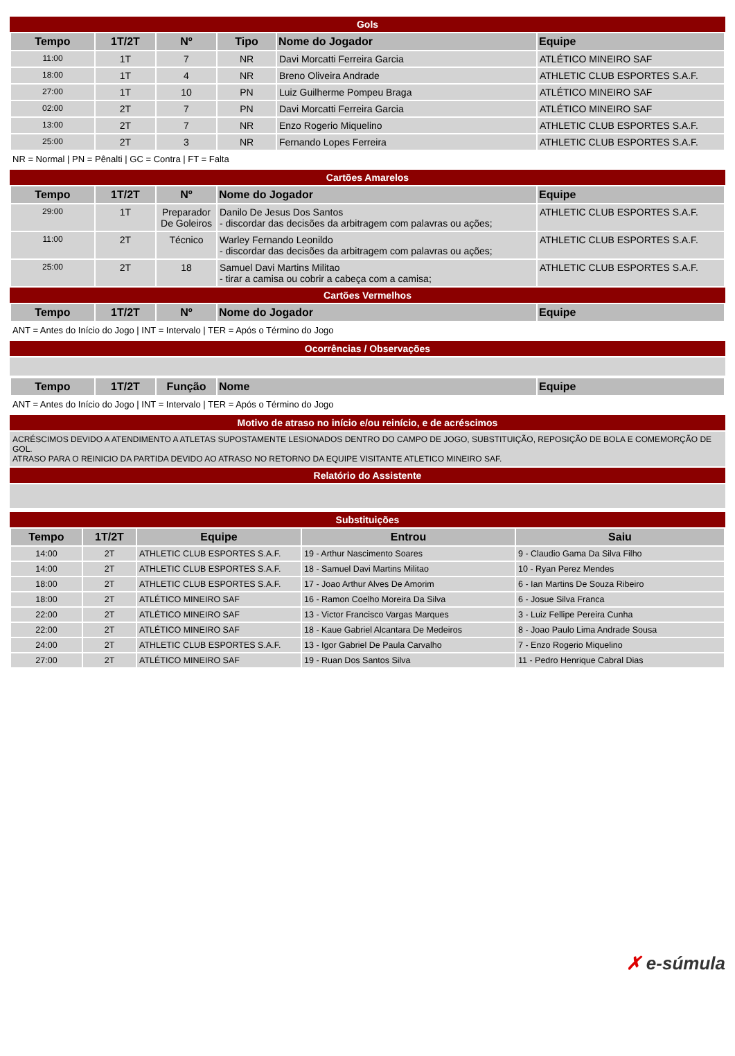Gols
| Tempo | 1T/2T | Nº | Tipo | Nome do Jogador | Equipe |
| --- | --- | --- | --- | --- | --- |
| 11:00 | 1T | 7 | NR | Davi Morcatti Ferreira Garcia | ATLÉTICO MINEIRO SAF |
| 18:00 | 1T | 4 | NR | Breno Oliveira Andrade | ATHLETIC CLUB ESPORTES S.A.F. |
| 27:00 | 1T | 10 | PN | Luiz Guilherme Pompeu Braga | ATLÉTICO MINEIRO SAF |
| 02:00 | 2T | 7 | PN | Davi Morcatti Ferreira Garcia | ATLÉTICO MINEIRO SAF |
| 13:00 | 2T | 7 | NR | Enzo Rogerio Miquelino | ATHLETIC CLUB ESPORTES S.A.F. |
| 25:00 | 2T | 3 | NR | Fernando Lopes Ferreira | ATHLETIC CLUB ESPORTES S.A.F. |
NR = Normal | PN = Pênalti | GC = Contra | FT = Falta
Cartões Amarelos
| Tempo | 1T/2T | Nº | Nome do Jogador | Equipe |
| --- | --- | --- | --- | --- |
| 29:00 | 1T | Preparador De Goleiros | Danilo De Jesus Dos Santos - discordar das decisões da arbitragem com palavras ou ações; | ATHLETIC CLUB ESPORTES S.A.F. |
| 11:00 | 2T | Técnico | Warley Fernando Leonildo - discordar das decisões da arbitragem com palavras ou ações; | ATHLETIC CLUB ESPORTES S.A.F. |
| 25:00 | 2T | 18 | Samuel Davi Martins Militao - tirar a camisa ou cobrir a cabeça com a camisa; | ATHLETIC CLUB ESPORTES S.A.F. |
Cartões Vermelhos
| Tempo | 1T/2T | Nº | Nome do Jogador | Equipe |
| --- | --- | --- | --- | --- |
ANT = Antes do Início do Jogo | INT = Intervalo | TER = Após o Término do Jogo
Ocorrências / Observações
| Tempo | 1T/2T | Função | Nome | Equipe |
| --- | --- | --- | --- | --- |
ANT = Antes do Início do Jogo | INT = Intervalo | TER = Após o Término do Jogo
Motivo de atraso no início e/ou reinício, e de acréscimos
ACRÉSCIMOS DEVIDO A ATENDIMENTO A ATLETAS SUPOSTAMENTE LESIONADOS DENTRO DO CAMPO DE JOGO, SUBSTITUIÇÃO, REPOSIÇÃO DE BOLA E COMEMORÇÃO DE GOL.
ATRASO PARA O REINICIO DA PARTIDA DEVIDO AO ATRASO NO RETORNO DA EQUIPE VISITANTE ATLETICO MINEIRO SAF.
Relatório do Assistente
Substituições
| Tempo | 1T/2T | Equipe | Entrou | Saiu |
| --- | --- | --- | --- | --- |
| 14:00 | 2T | ATHLETIC CLUB ESPORTES S.A.F. | 19 - Arthur Nascimento Soares | 9 - Claudio Gama Da Silva Filho |
| 14:00 | 2T | ATHLETIC CLUB ESPORTES S.A.F. | 18 - Samuel Davi Martins Militao | 10 - Ryan Perez Mendes |
| 18:00 | 2T | ATHLETIC CLUB ESPORTES S.A.F. | 17 - Joao Arthur Alves De Amorim | 6 - Ian Martins De Souza Ribeiro |
| 18:00 | 2T | ATLÉTICO MINEIRO SAF | 16 - Ramon Coelho Moreira Da Silva | 6 - Josue Silva Franca |
| 22:00 | 2T | ATLÉTICO MINEIRO SAF | 13 - Victor Francisco Vargas Marques | 3 - Luiz Fellipe Pereira Cunha |
| 22:00 | 2T | ATLÉTICO MINEIRO SAF | 18 - Kaue Gabriel Alcantara De Medeiros | 8 - Joao Paulo Lima Andrade Sousa |
| 24:00 | 2T | ATHLETIC CLUB ESPORTES S.A.F. | 13 - Igor Gabriel De Paula Carvalho | 7 - Enzo Rogerio Miquelino |
| 27:00 | 2T | ATLÉTICO MINEIRO SAF | 19 - Ruan Dos Santos Silva | 11 - Pedro Henrique Cabral Dias |
✗ e-súmula